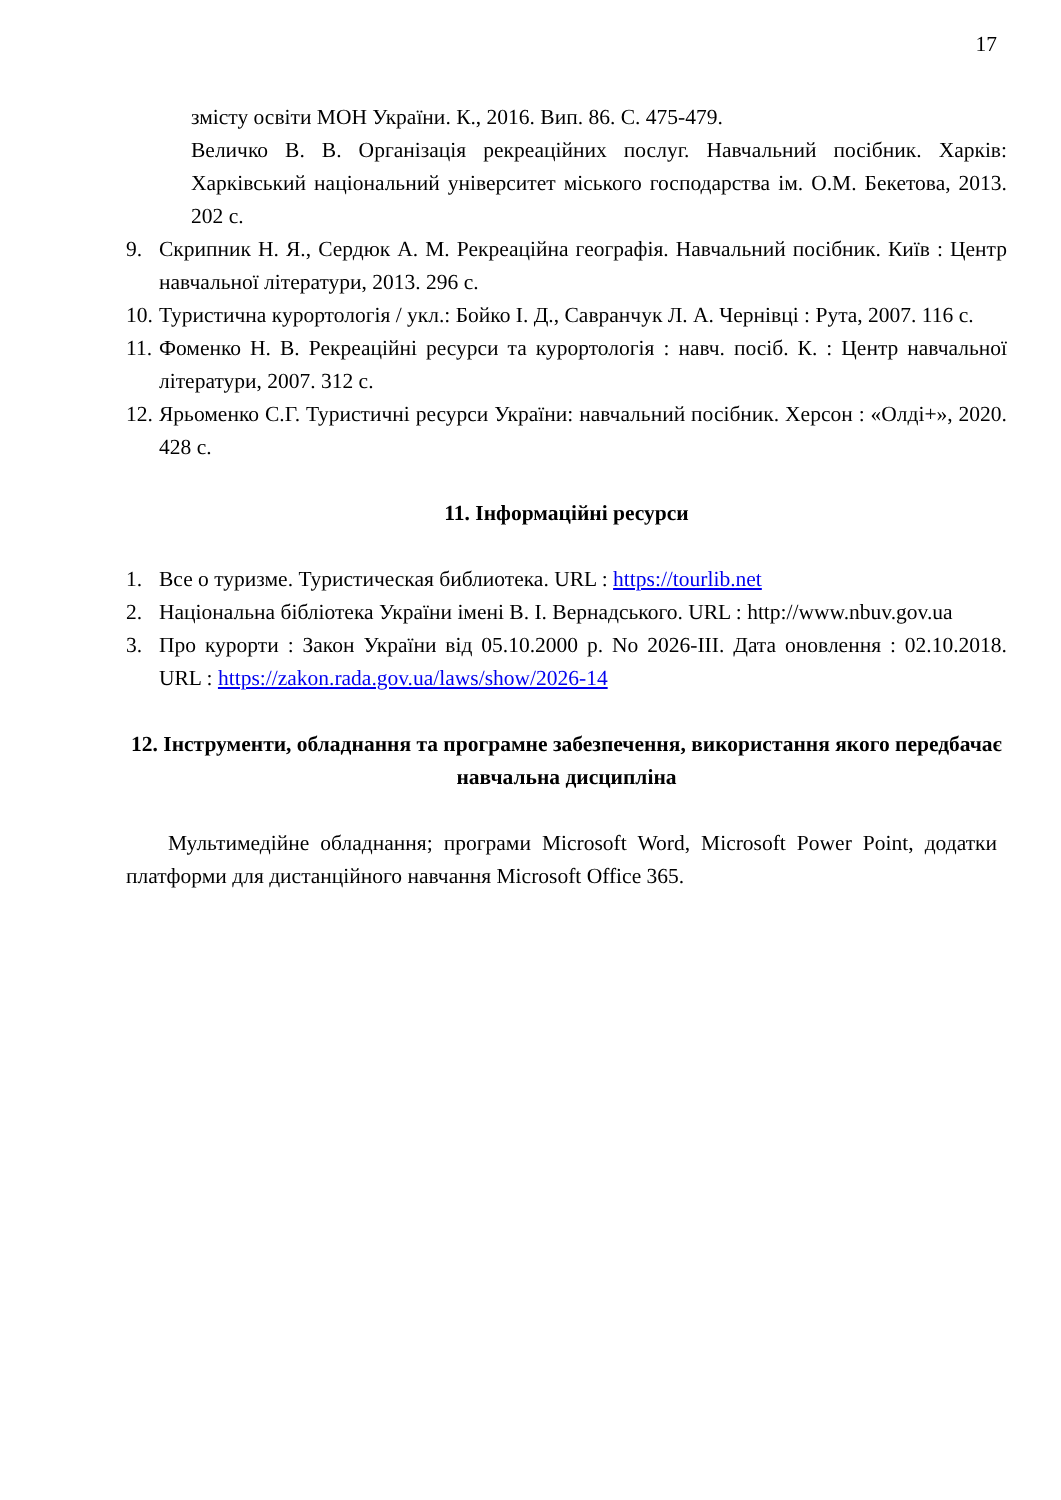17
змісту освіти МОН України. К., 2016. Вип. 86. С. 475-479.
Величко В. В. Організація рекреаційних послуг. Навчальний посібник. Харків: Харківський національний університет міського господарства ім. О.М. Бекетова, 2013. 202 с.
9. Скрипник Н. Я., Сердюк А. М. Рекреаційна географія. Навчальний посібник. Київ : Центр навчальної літератури, 2013. 296 с.
10. Туристична курортологія / укл.: Бойко І. Д., Савранчук Л. А. Чернівці : Рута, 2007. 116 с.
11. Фоменко Н. В. Рекреаційні ресурси та курортологія : навч. посіб. К. : Центр навчальної літератури, 2007. 312 с.
12. Ярьоменко С.Г. Туристичні ресурси України: навчальний посібник. Херсон : «Олді+», 2020. 428 с.
11. Інформаційні ресурси
1. Все о туризме. Туристическая библиотека. URL : https://tourlib.net
2. Національна бібліотека України імені В. І. Вернадського. URL : http://www.nbuv.gov.ua
3. Про курорти : Закон України від 05.10.2000 р. No 2026-III. Дата оновлення : 02.10.2018. URL : https://zakon.rada.gov.ua/laws/show/2026-14
12. Інструменти, обладнання та програмне забезпечення, використання якого передбачає навчальна дисципліна
Мультимедійне обладнання; програми Microsoft Word, Microsoft Power Point, додатки платформи для дистанційного навчання Microsoft Office 365.